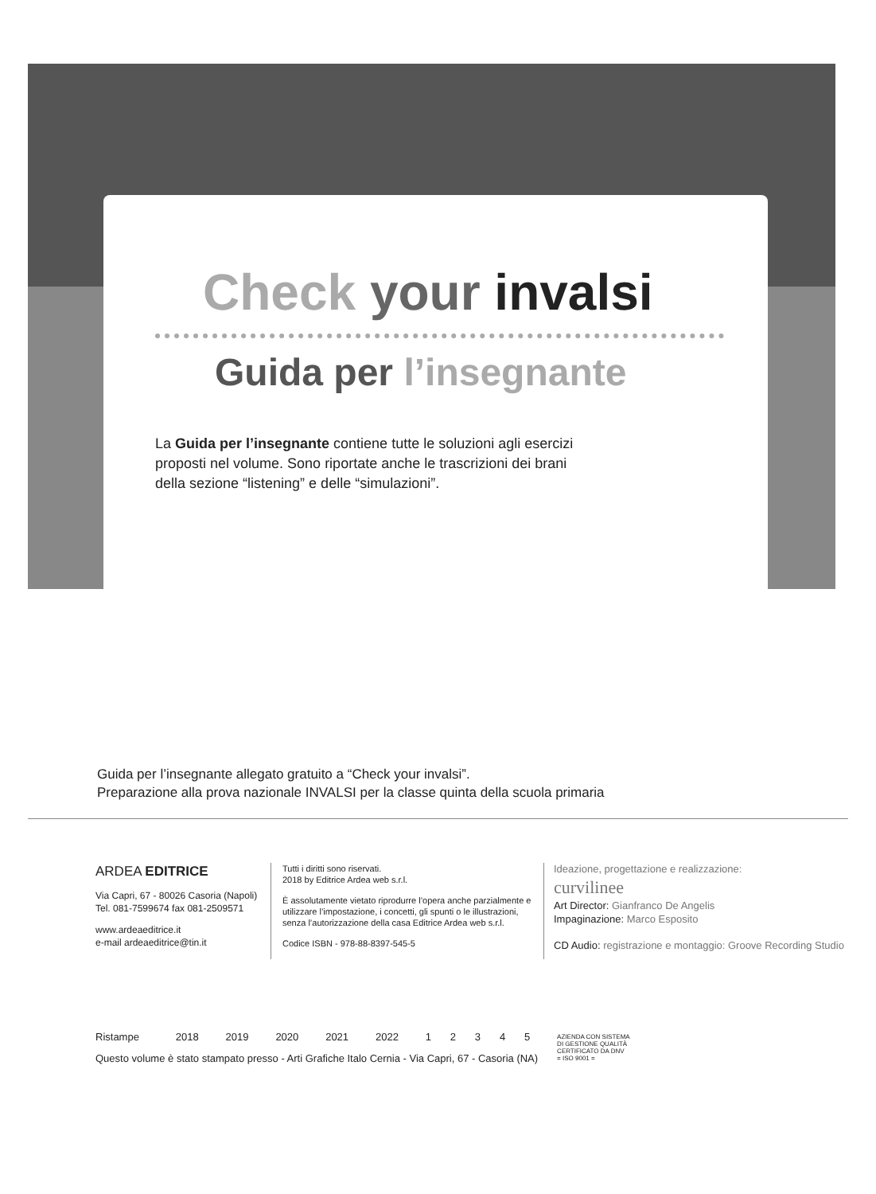Check your invalsi
Guida per l’insegnante
La Guida per l’insegnante contiene tutte le soluzioni agli esercizi proposti nel volume. Sono riportate anche le trascrizioni dei brani della sezione “listening” e delle “simulazioni”.
Guida per l’insegnante allegato gratuito a “Check your invalsi”.
Preparazione alla prova nazionale INVALSI per la classe quinta della scuola primaria
ARDEA EDITRICE
Via Capri, 67 - 80026 Casoria (Napoli)
Tel. 081-7599674 fax 081-2509571
www.ardeaeditrice.it
e-mail ardeaeditrice@tin.it
Tutti i diritti sono riservati.
2018 by Editrice Ardea web s.r.l.
È assolutamente vietato riprodurre l’opera anche parzialmente e utilizzare l’impostazione, i concetti, gli spunti o le illustrazioni, senza l’autorizzazione della casa Editrice Ardea web s.r.l.
Codice ISBN - 978-88-8397-545-5
Ideazione, progettazione e realizzazione:
curvilinee
Art Director: Gianfranco De Angelis
Impaginazione: Marco Esposito
CD Audio: registrazione e montaggio: Groove Recording Studio
| Ristampe | 2018 | 2019 | 2020 | 2021 | 2022 | 1 | 2 | 3 | 4 | 5 | AZIENDA CON SISTEMA DI GESTIONE QUALITÀ CERTIFICATO DA DNV = ISO 9001 = |
| Questo volume è stato stampato presso - Arti Grafiche Italo Cernia - Via Capri, 67 - Casoria (NA) | | | | | | | | | | | |